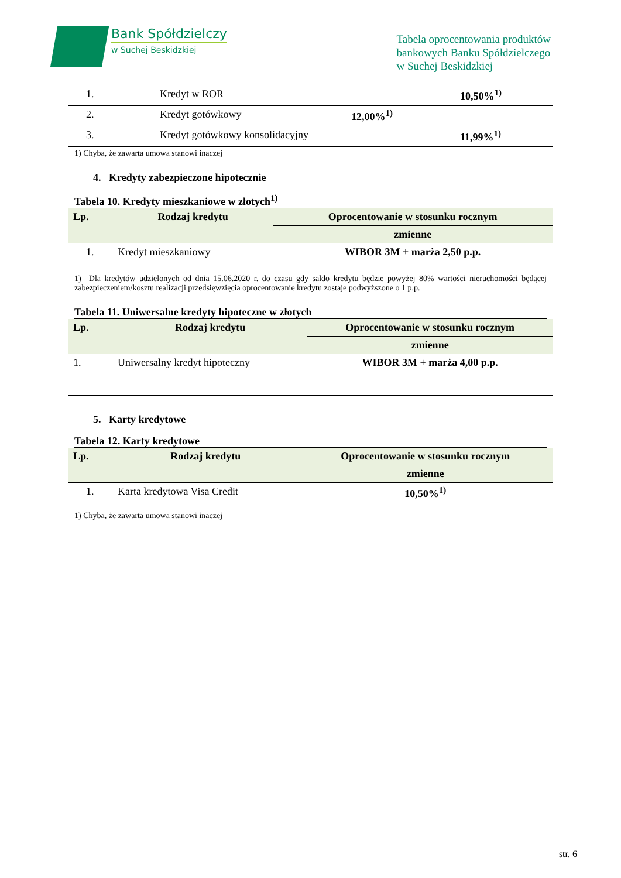Bank Spółdzielczy
w Suchej Beskidzkiej
Tabela oprocentowania produktów
bankowych Banku Spółdzielczego
w Suchej Beskidzkiej
| 1. | Kredyt w ROR | | 10,50%<sup>1)</sup> |
| 2. | Kredyt gotówkowy | 12,00%<sup>1)</sup> | |
| 3. | Kredyt gotówkowy konsolidacyjny | | 11,99%<sup>1)</sup> |
1) Chyba, że zawarta umowa stanowi inaczej
4. Kredyty zabezpieczone hipotecznie
Tabela 10. Kredyty mieszkaniowe w złotych<sup>1)</sup>
| Lp. | Rodzaj kredytu | Oprocentowanie w stosunku rocznym |
| --- | --- | --- |
| | | zmienne |
| 1. | Kredyt mieszkaniowy | WIBOR 3M + marża 2,50 p.p. |
1) Dla kredytów udzielonych od dnia 15.06.2020 r. do czasu gdy saldo kredytu będzie powyżej 80% wartości nieruchomości będącej zabezpieczeniem/kosztu realizacji przedsięwzięcia oprocentowanie kredytu zostaje podwyższone o 1 p.p.
Tabela 11. Uniwersalne kredyty hipoteczne w złotych
| Lp. | Rodzaj kredytu | Oprocentowanie w stosunku rocznym |
| --- | --- | --- |
| | | zmienne |
| 1. | Uniwersalny kredyt hipoteczny | WIBOR 3M + marża 4,00 p.p. |
5. Karty kredytowe
Tabela 12. Karty kredytowe
| Lp. | Rodzaj kredytu | Oprocentowanie w stosunku rocznym |
| --- | --- | --- |
| | | zmienne |
| 1. | Karta kredytowa Visa Credit | 10,50%<sup>1)</sup> |
1) Chyba, że zawarta umowa stanowi inaczej
str. 6